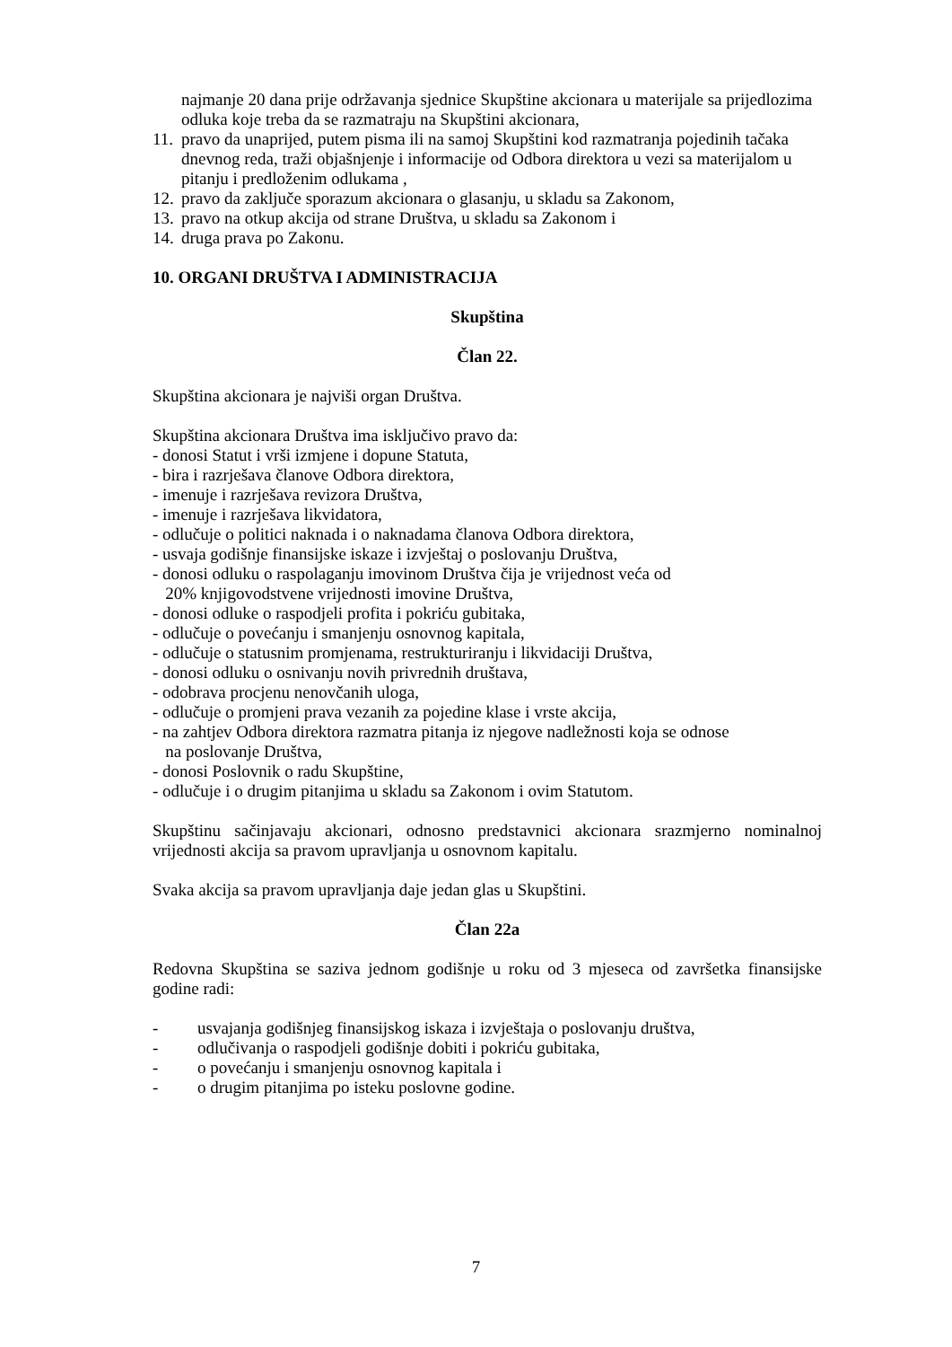najmanje 20 dana prije održavanja sjednice Skupštine akcionara u materijale sa prijedlozima odluka koje treba da se razmatraju na Skupštini akcionara,
11. pravo da unaprijed, putem pisma ili na samoj Skupštini kod razmatranja pojedinih tačaka dnevnog reda, traži objašnjenje i informacije od Odbora direktora u vezi sa materijalom u pitanju i predloženim odlukama ,
12. pravo da zaključe sporazum akcionara o glasanju, u skladu sa Zakonom,
13. pravo na otkup akcija od strane Društva, u skladu sa Zakonom i
14. druga prava po Zakonu.
10. ORGANI DRUŠTVA I ADMINISTRACIJA
Skupština
Član 22.
Skupština akcionara je najviši organ Društva.
Skupština akcionara Društva ima isključivo pravo da:
- donosi Statut i vrši izmjene i dopune Statuta,
- bira i razrješava članove Odbora direktora,
- imenuje i razrješava revizora Društva,
- imenuje i razrješava likvidatora,
- odlučuje o politici naknada i o naknadama članova Odbora direktora,
- usvaja godišnje finansijske iskaze i izvještaj o poslovanju Društva,
- donosi odluku o raspolaganju imovinom Društva čija je vrijednost veća od
20% knjigovodstvene vrijednosti imovine Društva,
- donosi odluke o raspodjeli profita i pokriću gubitaka,
- odlučuje o povećanju i smanjenju osnovnog kapitala,
- odlučuje o statusnim promjenama, restrukturiranju i likvidaciji Društva,
- donosi odluku o osnivanju novih privrednih društava,
- odobrava procjenu nenovčanih uloga,
- odlučuje o promjeni prava vezanih za pojedine klase i vrste akcija,
- na zahtjev Odbora direktora razmatra pitanja iz njegove nadležnosti koja se odnose
na poslovanje Društva,
- donosi Poslovnik o radu Skupštine,
- odlučuje i o drugim pitanjima u skladu sa Zakonom i ovim Statutom.
Skupštinu sačinjavaju akcionari, odnosno predstavnici akcionara srazmjerno nominalnoj vrijednosti akcija sa pravom upravljanja u osnovnom kapitalu.
Svaka akcija sa pravom upravljanja daje jedan glas u Skupštini.
Član 22a
Redovna Skupština se saziva jednom godišnje u roku od 3 mjeseca od završetka finansijske godine radi:
- usvajanja godišnjeg finansijskog iskaza i izvještaja o poslovanju društva,
- odlučivanja o raspodjeli godišnje dobiti i pokriću gubitaka,
- o povećanju i smanjenju osnovnog kapitala i
- o drugim pitanjima po isteku poslovne godine.
7